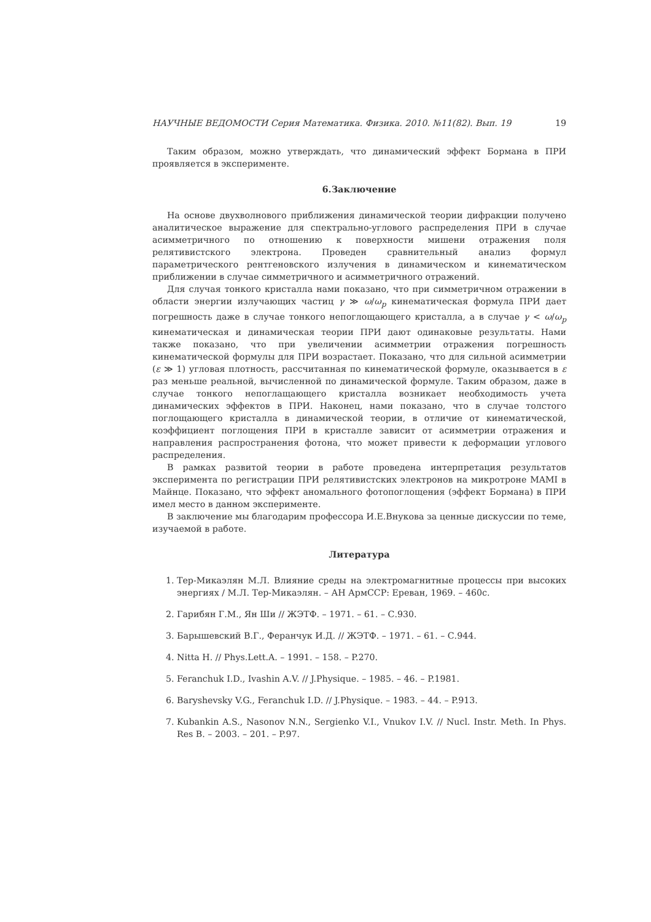НАУЧНЫЕ ВЕДОМОСТИ Серия Математика. Физика. 2010. №11(82). Вып. 19 19
Таким образом, можно утверждать, что динамический эффект Бормана в ПРИ проявляется в эксперименте.
6.Заключение
На основе двухволнового приближения динамической теории дифракции получено аналитическое выражение для спектрально-углового распределения ПРИ в случае асимметричного по отношению к поверхности мишени отражения поля релятивистского электрона. Проведен сравнительный анализ формул параметрического рентгеновского излучения в динамическом и кинематическом приближении в случае симметричного и асимметричного отражений.
Для случая тонкого кристалла нами показано, что при симметричном отражении в области энергии излучающих частиц γ ≫ ω/ω<sub>p</sub> кинематическая формула ПРИ дает погрешность даже в случае тонкого непоглощающего кристалла, а в случае γ < ω/ω<sub>p</sub> кинематическая и динамическая теории ПРИ дают одинаковые результаты. Нами также показано, что при увеличении асимметрии отражения погрешность кинематической формулы для ПРИ возрастает. Показано, что для сильной асимметрии (ε ≫ 1) угловая плотность, рассчитанная по кинематической формуле, оказывается в ε раз меньше реальной, вычисленной по динамической формуле. Таким образом, даже в случае тонкого непоглащающего кристалла возникает необходимость учета динамических эффектов в ПРИ. Наконец, нами показано, что в случае толстого поглощающего кристалла в динамической теории, в отличие от кинематической, коэффициент поглощения ПРИ в кристалле зависит от асимметрии отражения и направления распространения фотона, что может привести к деформации углового распределения.
В рамках развитой теории в работе проведена интерпретация результатов эксперимента по регистрации ПРИ релятивистских электронов на микротроне MAMI в Майнце. Показано, что эффект аномального фотопоглощения (эффект Бормана) в ПРИ имел место в данном эксперименте.
В заключение мы благодарим профессора И.Е.Внукова за ценные дискуссии по теме, изучаемой в работе.
Литература
1. Тер-Микаэлян М.Л. Влияние среды на электромагнитные процессы при высоких энергиях / М.Л. Тер-Микаэлян. – АН АрмССР: Ереван, 1969. – 460с.
2. Гарибян Г.М., Ян Ши // ЖЭТФ. – 1971. – 61. – С.930.
3. Барышевский В.Г., Феранчук И.Д. // ЖЭТФ. – 1971. – 61. – С.944.
4. Nitta H. // Phys.Lett.A. – 1991. – 158. – P.270.
5. Feranchuk I.D., Ivashin A.V. // J.Physique. – 1985. – 46. – P.1981.
6. Baryshevsky V.G., Feranchuk I.D. // J.Physique. – 1983. – 44. – P.913.
7. Kubankin A.S., Nasonov N.N., Sergienko V.I., Vnukov I.V. // Nucl. Instr. Meth. In Phys. Res B. – 2003. – 201. – P.97.